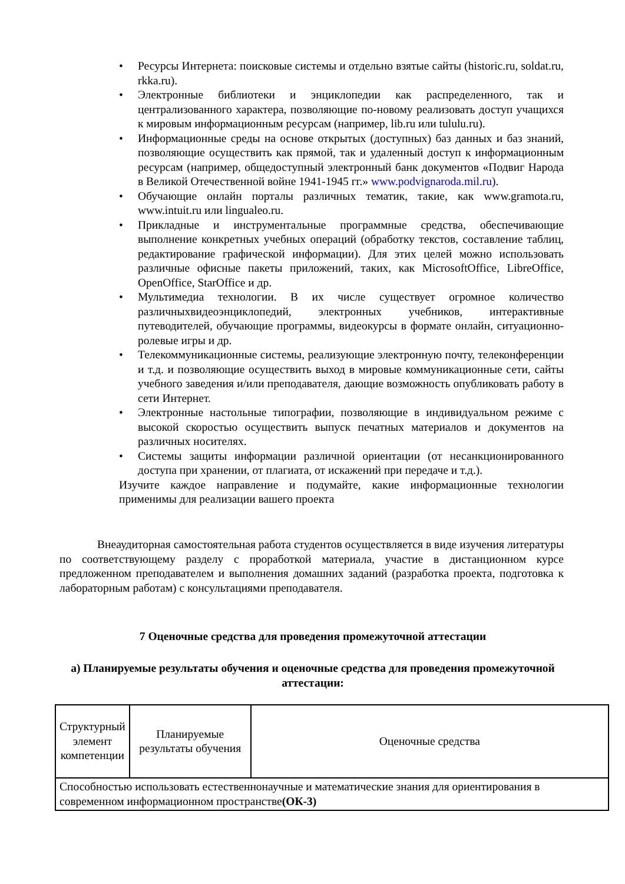• Ресурсы Интернета: поисковые системы и отдельно взятые сайты (historic.ru, soldat.ru, rkka.ru).
• Электронные библиотеки и энциклопедии как распределенного, так и централизованного характера, позволяющие по-новому реализовать доступ учащихся к мировым информационным ресурсам (например, lib.ru или tululu.ru).
• Информационные среды на основе открытых (доступных) баз данных и баз знаний, позволяющие осуществить как прямой, так и удаленный доступ к информационным ресурсам (например, общедоступный электронный банк документов «Подвиг Народа в Великой Отечественной войне 1941-1945 гг.» www.podvignaroda.mil.ru).
• Обучающие онлайн порталы различных тематик, такие, как www.gramota.ru, www.intuit.ru или lingualeo.ru.
• Прикладные и инструментальные программные средства, обеспечивающие выполнение конкретных учебных операций (обработку текстов, составление таблиц, редактирование графической информации). Для этих целей можно использовать различные офисные пакеты приложений, таких, как MicrosoftOffice, LibreOffice, OpenOffice, StarOffice и др.
• Мультимедиа технологии. В их числе существует огромное количество различныхвидеоэнциклопедий, электронных учебников, интерактивные путеводителей, обучающие программы, видеокурсы в формате онлайн, ситуационно-ролевые игры и др.
• Телекоммуникационные системы, реализующие электронную почту, телеконференции и т.д. и позволяющие осуществить выход в мировые коммуникационные сети, сайты учебного заведения и/или преподавателя, дающие возможность опубликовать работу в сети Интернет.
• Электронные настольные типографии, позволяющие в индивидуальном режиме с высокой скоростью осуществить выпуск печатных материалов и документов на различных носителях.
• Системы защиты информации различной ориентации (от несанкционированного доступа при хранении, от плагиата, от искажений при передаче и т.д.).
Изучите каждое направление и подумайте, какие информационные технологии применимы для реализации вашего проекта
Внеаудиторная самостоятельная работа студентов осуществляется в виде изучения литературы по соответствующему разделу с проработкой материала, участие в дистанционном курсе предложенном преподавателем и выполнения домашних заданий (разработка проекта, подготовка к лабораторным работам) с консультациями преподавателя.
7 Оценочные средства для проведения промежуточной аттестации
а) Планируемые результаты обучения и оценочные средства для проведения промежуточной аттестации:
| Структурный элемент компетенции | Планируемые результаты обучения | Оценочные средства |
| --- | --- | --- |
| Способностью использовать естественнонаучные и математические знания для ориентирования в современном информационном пространстве (ОК-3) | | |